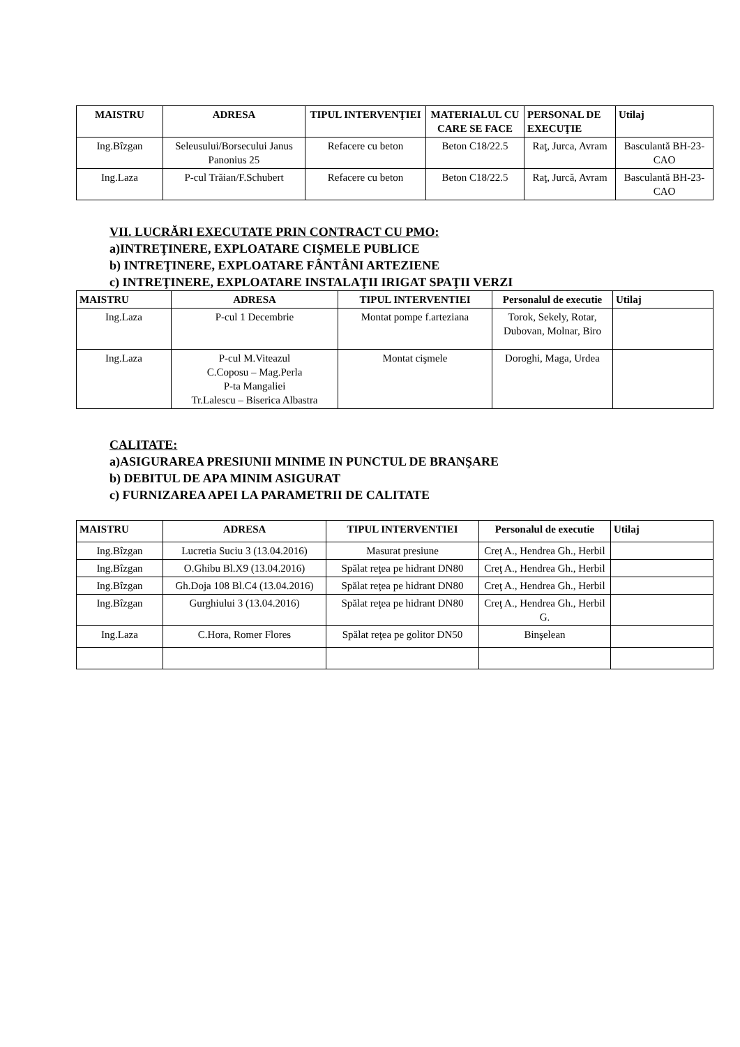| MAISTRU | ADRESA | TIPUL INTERVENŢIEI | MATERIALUL CU CARE SE FACE | PERSONAL DE EXECUŢIE | Utilaj |
| --- | --- | --- | --- | --- | --- |
| Ing.Bîzgan | Seleusului/Borsecului Janus Panonius 25 | Refacere cu beton | Beton C18/22.5 | Raţ, Jurca, Avram | Basculantă BH-23-CAO |
| Ing.Laza | P-cul Trăian/F.Schubert | Refacere cu beton | Beton C18/22.5 | Raţ, Jurcă, Avram | Basculantă BH-23-CAO |
VII. LUCRĂRI EXECUTATE PRIN CONTRACT CU PMO:
a)INTREŢINERE, EXPLOATARE CIŞMELE PUBLICE
b) INTREŢINERE, EXPLOATARE FÂNTÂNI ARTEZIENE
c) INTREŢINERE, EXPLOATARE INSTALAŢII IRIGAT SPAŢII VERZI
| MAISTRU | ADRESA | TIPUL INTERVENTIEI | Personalul de executie | Utilaj |
| --- | --- | --- | --- | --- |
| Ing.Laza | P-cul 1 Decembrie | Montat pompe f.arteziana | Torok, Sekely, Rotar, Dubovan, Molnar, Biro | |
| Ing.Laza | P-cul M.Viteazul C.Coposu – Mag.Perla P-ta Mangaliei Tr.Lalescu – Biserica Albastra | Montat cişmele | Doroghi, Maga, Urdea | |
CALITATE:
a)ASIGURAREA PRESIUNII MINIME IN PUNCTUL DE BRANŞARE
b) DEBITUL DE APA MINIM ASIGURAT
c) FURNIZAREA APEI LA PARAMETRII DE CALITATE
| MAISTRU | ADRESA | TIPUL INTERVENTIEI | Personalul de executie | Utilaj |
| --- | --- | --- | --- | --- |
| Ing.Bîzgan | Lucretia Suciu 3 (13.04.2016) | Masurat presiune | Creţ A., Hendrea Gh., Herbil | |
| Ing.Bîzgan | O.Ghibu Bl.X9 (13.04.2016) | Spălat reţea pe hidrant DN80 | Creţ A., Hendrea Gh., Herbil | |
| Ing.Bîzgan | Gh.Doja 108 Bl.C4 (13.04.2016) | Spălat reţea pe hidrant DN80 | Creţ A., Hendrea Gh., Herbil | |
| Ing.Bîzgan | Gurghiului 3 (13.04.2016) | Spălat reţea pe hidrant DN80 | Creţ A., Hendrea Gh., Herbil G. | |
| Ing.Laza | C.Hora, Romer Flores | Spălat reţea pe golitor DN50 | Binşelean | |